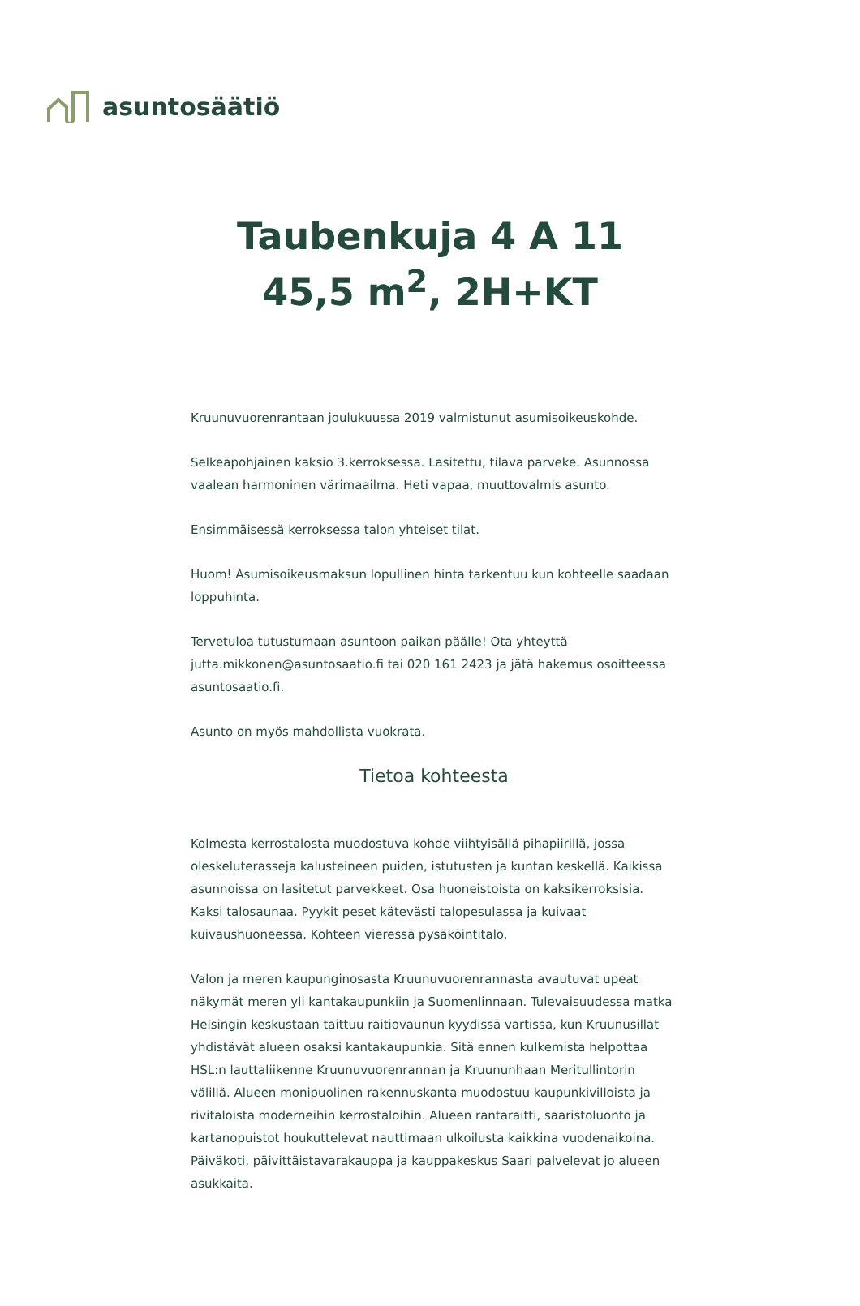asuntosäätiö
Taubenkuja 4 A 11
45,5 m<sup>2</sup>, 2H+KT
Kruunuvuorenrantaan joulukuussa 2019 valmistunut asumisoikeuskohde.
Selkeäpohjainen kaksio 3.kerroksessa. Lasitettu, tilava parveke. Asunnossa vaalean harmoninen värimaailma. Heti vapaa, muuttovalmis asunto.
Ensimmäisessä kerroksessa talon yhteiset tilat.
Huom! Asumisoikeusmaksun lopullinen hinta tarkentuu kun kohteelle saadaan loppuhinta.
Tervetuloa tutustumaan asuntoon paikan päälle! Ota yhteyttä jutta.mikkonen@asuntosaatio.fi tai 020 161 2423 ja jätä hakemus osoitteessa asuntosaatio.fi.
Asunto on myös mahdollista vuokrata.
Tietoa kohteesta
Kolmesta kerrostalosta muodostuva kohde viihtyisällä pihapiirillä, jossa oleskeluterasseja kalusteineen puiden, istutusten ja kuntan keskellä. Kaikissa asunnoissa on lasitetut parvekkeet. Osa huoneistoista on kaksikerroksisia. Kaksi talosaunaa. Pyykit peset kätevästi talopesulassa ja kuivaat kuivaushuoneessa. Kohteen vieressä pysäköintitalo.
Valon ja meren kaupunginosasta Kruunuvuorenrannasta avautuvat upeat näkymät meren yli kantakaupunkiin ja Suomenlinnaan. Tulevaisuudessa matka Helsingin keskustaan taittuu raitiovaunun kyydissä vartissa, kun Kruunusillat yhdistävät alueen osaksi kantakaupunkia. Sitä ennen kulkemista helpottaa HSL:n lauttaliikenne Kruunuvuorenrannan ja Kruununhaan Meritullintorin välillä. Alueen monipuolinen rakennuskanta muodostuu kaupunkivilloista ja rivitaloista moderneihin kerrostaloihin. Alueen rantaraitti, saaristoluonto ja kartanopuistot houkuttelevat nauttimaan ulkoilusta kaikkina vuodenaikoina. Päiväkoti, päivittäistavarakauppa ja kauppakeskus Saari palvelevat jo alueen asukkaita.